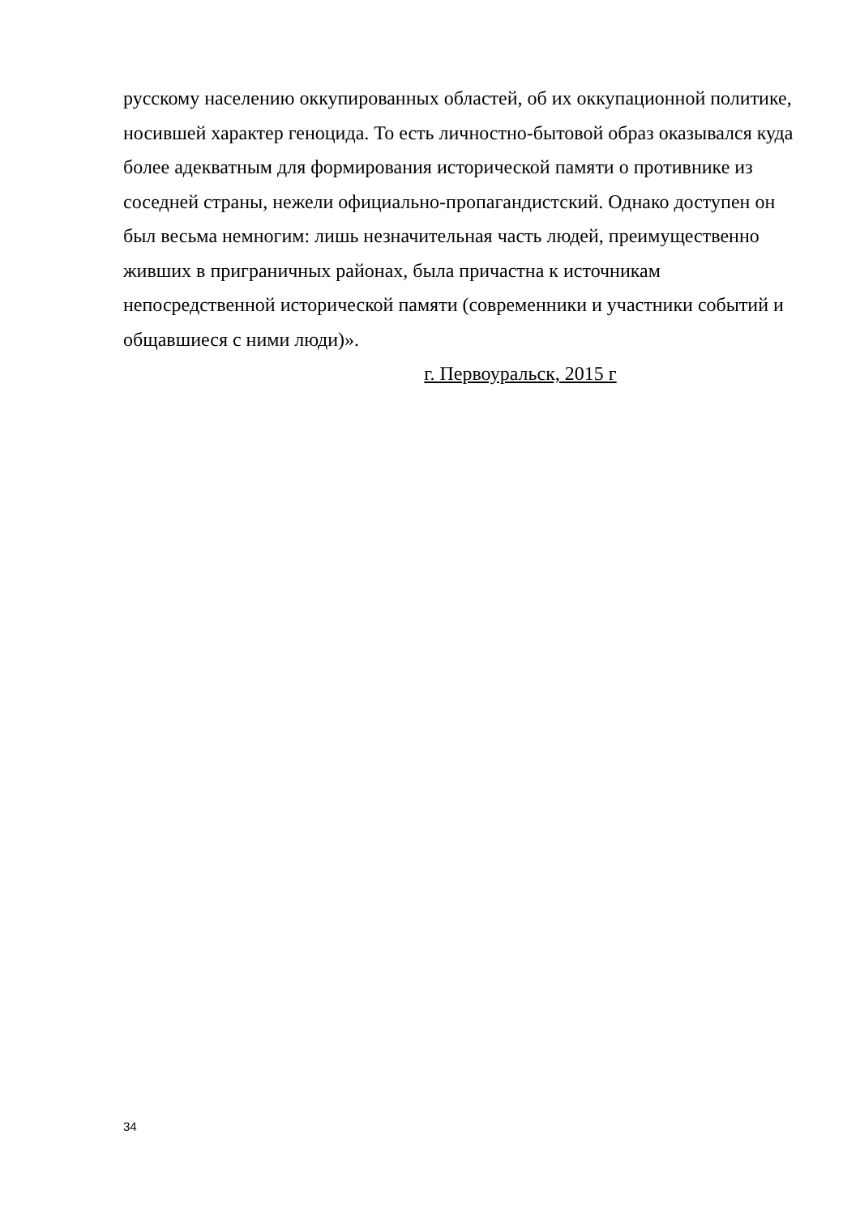русскому населению оккупированных областей, об их оккупационной политике, носившей характер геноцида. То есть личностно-бытовой образ оказывался куда более адекватным для формирования исторической памяти о противнике из соседней страны, нежели официально-пропагандистский. Однако доступен он был весьма немногим: лишь незначительная часть людей, преимущественно живших в приграничных районах, была причастна к источникам непосредственной исторической памяти (современники и участники событий и общавшиеся с ними люди)».
г. Первоуральск, 2015 г
34